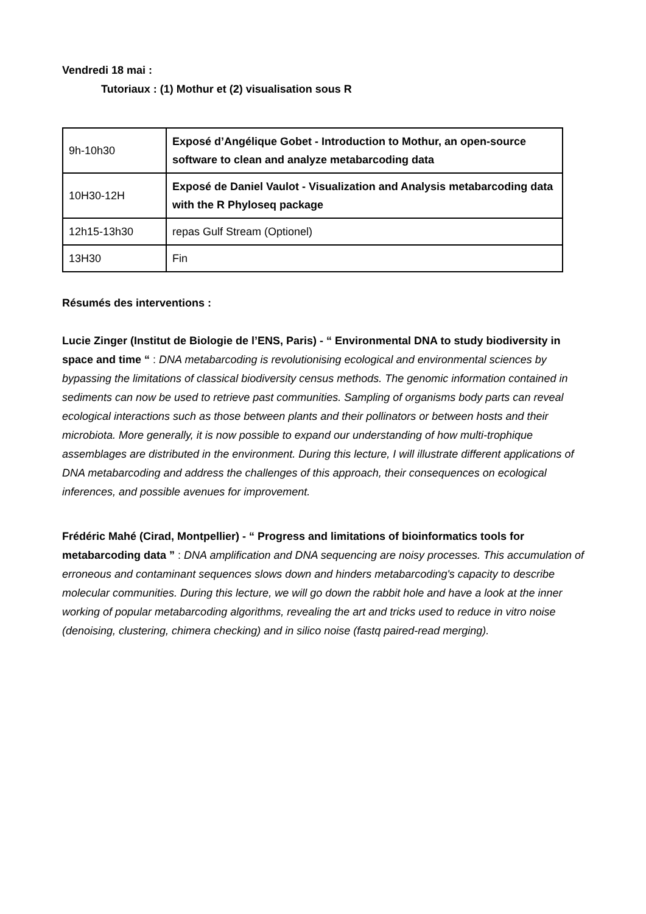Vendredi 18 mai :
Tutoriaux : (1) Mothur et (2) visualisation sous R
| 9h-10h30 | Exposé d’Angélique Gobet - Introduction to Mothur, an open-source software to clean and analyze metabarcoding data |
| 10H30-12H | Exposé de Daniel Vaulot - Visualization and Analysis metabarcoding data with the R Phyloseq package |
| 12h15-13h30 | repas Gulf Stream (Optionel) |
| 13H30 | Fin |
Résumés des interventions :
Lucie Zinger (Institut de Biologie de l’ENS, Paris) - “ Environmental DNA to study biodiversity in space and time “ : DNA metabarcoding is revolutionising ecological and environmental sciences by bypassing the limitations of classical biodiversity census methods. The genomic information contained in sediments can now be used to retrieve past communities. Sampling of organisms body parts can reveal ecological interactions such as those between plants and their pollinators or between hosts and their microbiota. More generally, it is now possible to expand our understanding of how multi-trophique assemblages are distributed in the environment. During this lecture, I will illustrate different applications of DNA metabarcoding and address the challenges of this approach, their consequences on ecological inferences, and possible avenues for improvement.
Frédéric Mahé (Cirad, Montpellier) - “ Progress and limitations of bioinformatics tools for metabarcoding data ” : DNA amplification and DNA sequencing are noisy processes. This accumulation of erroneous and contaminant sequences slows down and hinders metabarcoding's capacity to describe molecular communities. During this lecture, we will go down the rabbit hole and have a look at the inner working of popular metabarcoding algorithms, revealing the art and tricks used to reduce in vitro noise (denoising, clustering, chimera checking) and in silico noise (fastq paired-read merging).